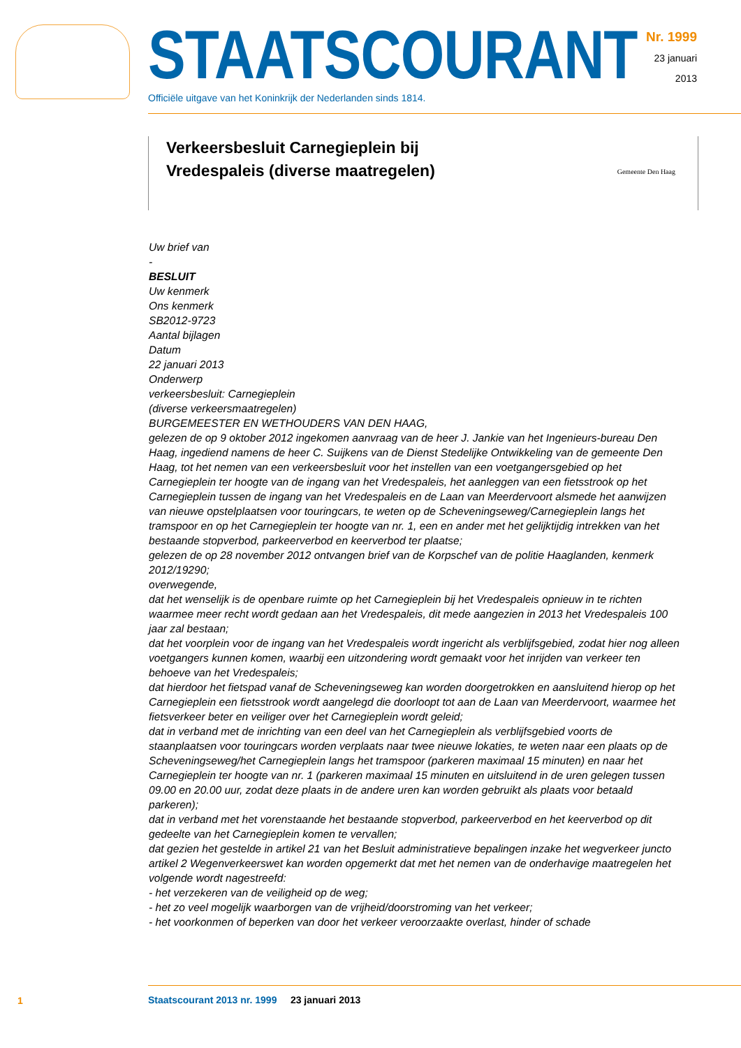STAATSCOURANT
Officiële uitgave van het Koninkrijk der Nederlanden sinds 1814.
Nr. 1999
23 januari
2013
Verkeersbesluit Carnegieplein bij Vredespaleis (diverse maatregelen)
Gemeente Den Haag
Uw brief van
-
BESLUIT
Uw kenmerk
Ons kenmerk
SB2012-9723
Aantal bijlagen
Datum
22 januari 2013
Onderwerp
verkeersbesluit: Carnegieplein
(diverse verkeersmaatregelen)
BURGEMEESTER EN WETHOUDERS VAN DEN HAAG,
gelezen de op 9 oktober 2012 ingekomen aanvraag van de heer J. Jankie van het Ingenieurs-bureau Den Haag, ingediend namens de heer C. Suijkens van de Dienst Stedelijke Ontwikkeling van de gemeente Den Haag, tot het nemen van een verkeersbesluit voor het instellen van een voetgangersgebied op het Carnegieplein ter hoogte van de ingang van het Vredespaleis, het aanleggen van een fietsstrook op het Carnegieplein tussen de ingang van het Vredespaleis en de Laan van Meerdervoort alsmede het aanwijzen van nieuwe opstelplaatsen voor touringcars, te weten op de Scheveningseweg/Carnegieplein langs het tramspoor en op het Carnegieplein ter hoogte van nr. 1, een en ander met het gelijktijdig intrekken van het bestaande stopverbod, parkeerverbod en keerverbod ter plaatse;
gelezen de op 28 november 2012 ontvangen brief van de Korpschef van de politie Haaglanden, kenmerk 2012/19290;
overwegende,
dat het wenselijk is de openbare ruimte op het Carnegieplein bij het Vredespaleis opnieuw in te richten waarmee meer recht wordt gedaan aan het Vredespaleis, dit mede aangezien in 2013 het Vredespaleis 100 jaar zal bestaan;
dat het voorplein voor de ingang van het Vredespaleis wordt ingericht als verblijfsgebied, zodat hier nog alleen voetgangers kunnen komen, waarbij een uitzondering wordt gemaakt voor het inrijden van verkeer ten behoeve van het Vredespaleis;
dat hierdoor het fietspad vanaf de Scheveningseweg kan worden doorgetrokken en aansluitend hierop op het Carnegieplein een fietsstrook wordt aangelegd die doorloopt tot aan de Laan van Meerdervoort, waarmee het fietsverkeer beter en veiliger over het Carnegieplein wordt geleid;
dat in verband met de inrichting van een deel van het Carnegieplein als verblijfsgebied voorts de staanplaatsen voor touringcars worden verplaats naar twee nieuwe lokaties, te weten naar een plaats op de Scheveningseweg/het Carnegieplein langs het tramspoor (parkeren maximaal 15 minuten) en naar het Carnegieplein ter hoogte van nr. 1 (parkeren maximaal 15 minuten en uitsluitend in de uren gelegen tussen 09.00 en 20.00 uur, zodat deze plaats in de andere uren kan worden gebruikt als plaats voor betaald parkeren);
dat in verband met het vorenstaande het bestaande stopverbod, parkeerverbod en het keerverbod op dit gedeelte van het Carnegieplein komen te vervallen;
dat gezien het gestelde in artikel 21 van het Besluit administratieve bepalingen inzake het wegverkeer juncto artikel 2 Wegenverkeerswet kan worden opgemerkt dat met het nemen van de onderhavige maatregelen het volgende wordt nagestreefd:
- het verzekeren van de veiligheid op de weg;
- het zo veel mogelijk waarborgen van de vrijheid/doorstroming van het verkeer;
- het voorkonmen of beperken van door het verkeer veroorzaakte overlast, hinder of schade
1
Staatscourant 2013 nr. 1999 23 januari 2013